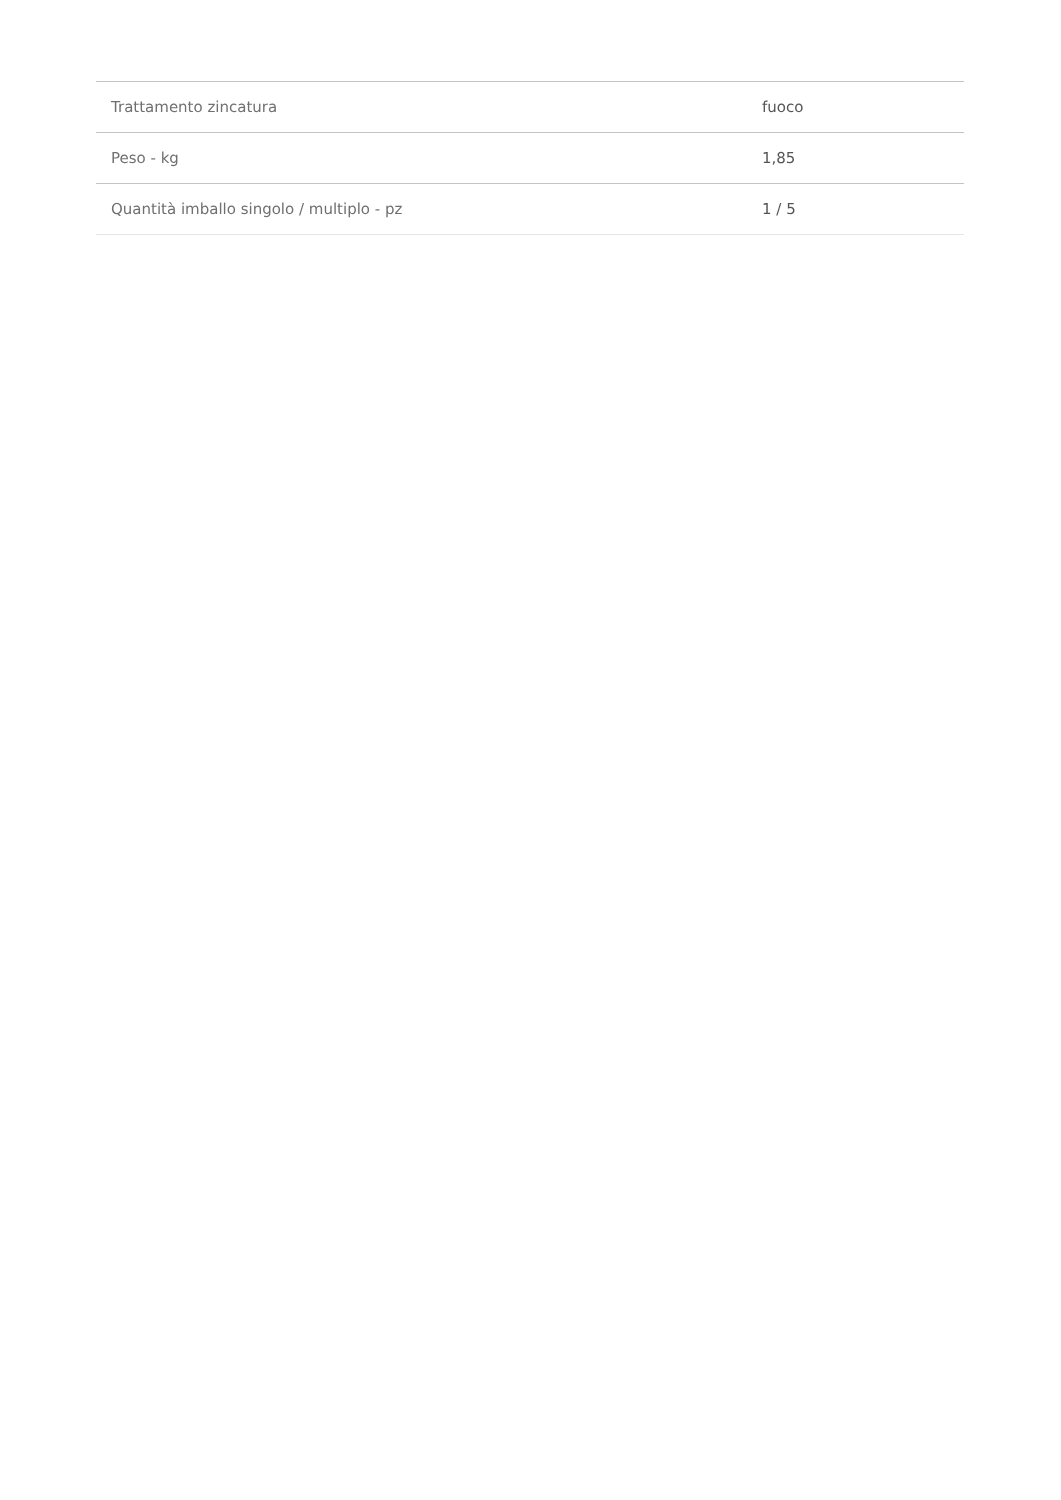| Trattamento zincatura | fuoco |
| Peso - kg | 1,85 |
| Quantità imballo singolo / multiplo - pz | 1 / 5 |